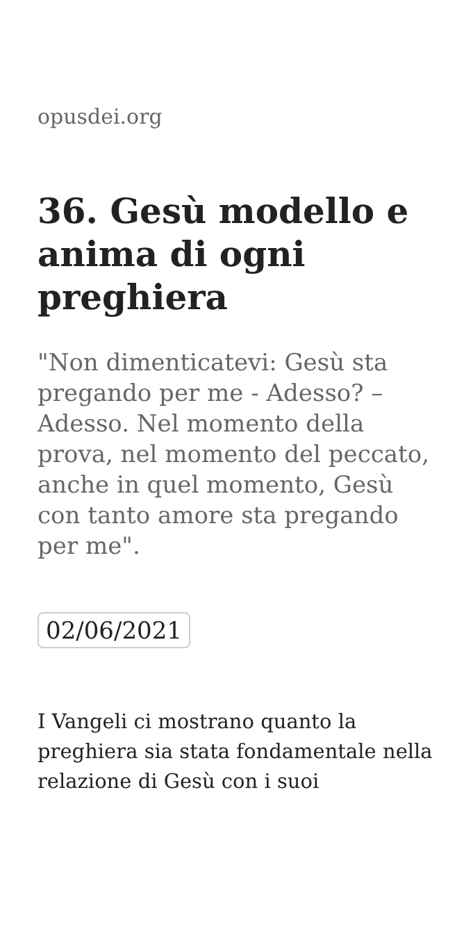opusdei.org
36. Gesù modello e anima di ogni preghiera
"Non dimenticatevi: Gesù sta pregando per me - Adesso? – Adesso. Nel momento della prova, nel momento del peccato, anche in quel momento, Gesù con tanto amore sta pregando per me".
02/06/2021
I Vangeli ci mostrano quanto la preghiera sia stata fondamentale nella relazione di Gesù con i suoi